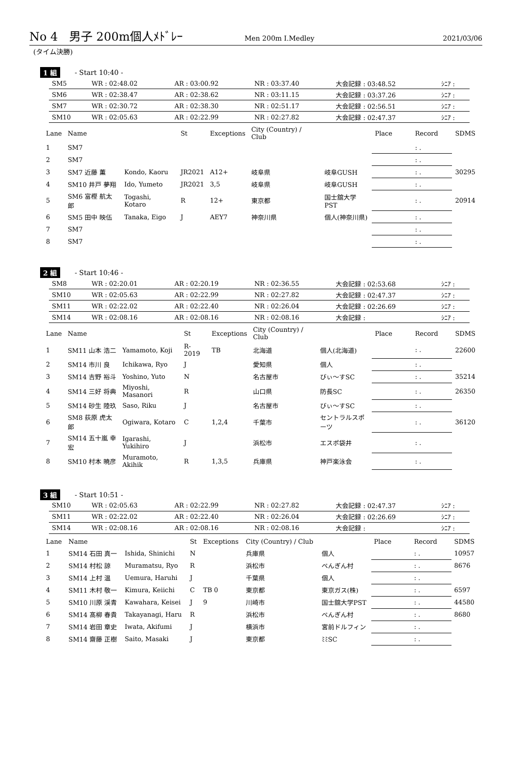No 4 男子 200m個人ﾒﾄﾞﾚｰ Men 200m I.Medley 2021/03/06
(タイム決勝)
1 組 - Start 10:40 -
| SM5 | WR : 02:48.02 | AR : 03:00.92 | NR : 03:37.40 | 大会記録 : 03:48.52 | ｼﾆｱ : |
| SM6 | WR : 02:38.47 | AR : 02:38.62 | NR : 03:11.15 | 大会記録 : 03:37.26 | ｼﾆｱ : |
| SM7 | WR : 02:30.72 | AR : 02:38.30 | NR : 02:51.17 | 大会記録 : 02:56.51 | ｼﾆｱ : |
| SM10 | WR : 02:05.63 | AR : 02:22.99 | NR : 02:27.82 | 大会記録 : 02:47.37 | ｼﾆｱ : |
| Lane | Name | | St | Exceptions | City (Country) / Club | | Place | Record | SDMS |
| --- | --- | --- | --- | --- | --- | --- | --- | --- | --- |
| 1 | SM7 | | | | | | | : . | |
| 2 | SM7 | | | | | | | : . | |
| 3 | SM7 近藤 薫 | Kondo, Kaoru | JR2021 | A12+ | 岐阜県 | 岐阜GUSH | | : . | 30295 |
| 4 | SM10 井戸 夢翔 | Ido, Yumeto | JR2021 | 3,5 | 岐阜県 | 岐阜GUSH | | : . | |
| 5 | SM6 富樫 航太郎 | Togashi, Kotaro | R | 12+ | 東京都 | 国士舘大学PST | | : . | 20914 |
| 6 | SM5 田中 映伍 | Tanaka, Eigo | J | AEY7 | 神奈川県 | 個人(神奈川県) | | : . | |
| 7 | SM7 | | | | | | | : . | |
| 8 | SM7 | | | | | | | : . | |
2 組 - Start 10:46 -
| SM8 | WR : 02:20.01 | AR : 02:20.19 | NR : 02:36.55 | 大会記録 : 02:53.68 | ｼﾆｱ : |
| SM10 | WR : 02:05.63 | AR : 02:22.99 | NR : 02:27.82 | 大会記録 : 02:47.37 | ｼﾆｱ : |
| SM11 | WR : 02:22.02 | AR : 02:22.40 | NR : 02:26.04 | 大会記録 : 02:26.69 | ｼﾆｱ : |
| SM14 | WR : 02:08.16 | AR : 02:08.16 | NR : 02:08.16 | 大会記録 : | ｼﾆｱ : |
| Lane | Name | | St | Exceptions | City (Country) / Club | | Place | Record | SDMS |
| --- | --- | --- | --- | --- | --- | --- | --- | --- | --- |
| 1 | SM11 山本 浩二 | Yamamoto, Koji | R-2019 | TB | 北海道 | 個人(北海道) | | : . | 22600 |
| 2 | SM14 市川 良 | Ichikawa, Ryo | J | | 愛知県 | 個人 | | : . | |
| 3 | SM14 吉野 裕斗 | Yoshino, Yuto | N | | 名古屋市 | びぃ～すSC | | : . | 35214 |
| 4 | SM14 三好 将典 | Miyoshi, Masanori | R | | 山口県 | 防長SC | | : . | 26350 |
| 5 | SM14 砂生 陸玖 | Saso, Riku | J | | 名古屋市 | びぃ～すSC | | : . | |
| 6 | SM8 荻原 虎太郎 | Ogiwara, Kotaro | C | 1,2,4 | 千葉市 | セントラルスポーツ | | : . | 36120 |
| 7 | SM14 五十嵐 幸宏 | Igarashi, Yukihiro | J | | 浜松市 | エスポ袋井 | | : . | |
| 8 | SM10 村本 暁彦 | Muramoto, Akihik | R | 1,3,5 | 兵庫県 | 神戸楽泳会 | | : . | |
3 組 - Start 10:51 -
| SM10 | WR : 02:05.63 | AR : 02:22.99 | NR : 02:27.82 | 大会記録 : 02:47.37 | ｼﾆｱ : |
| SM11 | WR : 02:22.02 | AR : 02:22.40 | NR : 02:26.04 | 大会記録 : 02:26.69 | ｼﾆｱ : |
| SM14 | WR : 02:08.16 | AR : 02:08.16 | NR : 02:08.16 | 大会記録 : | ｼﾆｱ : |
| Lane | Name | | St | Exceptions | City (Country) / Club | | Place | Record | SDMS |
| --- | --- | --- | --- | --- | --- | --- | --- | --- | --- |
| 1 | SM14 石田 真一 | Ishida, Shinichi | N | | 兵庫県 | 個人 | | : . | 10957 |
| 2 | SM14 村松 諒 | Muramatsu, Ryo | R | | 浜松市 | ぺんぎん村 | | : . | 8676 |
| 3 | SM14 上村 温 | Uemura, Haruhi | J | | 千葉県 | 個人 | | : . | |
| 4 | SM11 木村 敬一 | Kimura, Keiichi | C | TB 0 | 東京都 | 東京ガス(株) | | : . | 6597 |
| 5 | SM10 川原 渓青 | Kawahara, Keisei | J | 9 | 川崎市 | 国士舘大学PST | | : . | 44580 |
| 6 | SM14 髙柳 春貴 | Takayanagi, Haru | R | | 浜松市 | ぺんぎん村 | | : . | 8680 |
| 7 | SM14 岩田 章史 | Iwata, Akifumi | J | | 横浜市 | 宮前ドルフィン | | : . | |
| 8 | SM14 齋藤 正樹 | Saito, Masaki | J | | 東京都 | ﾐﾐSC | | : . | |